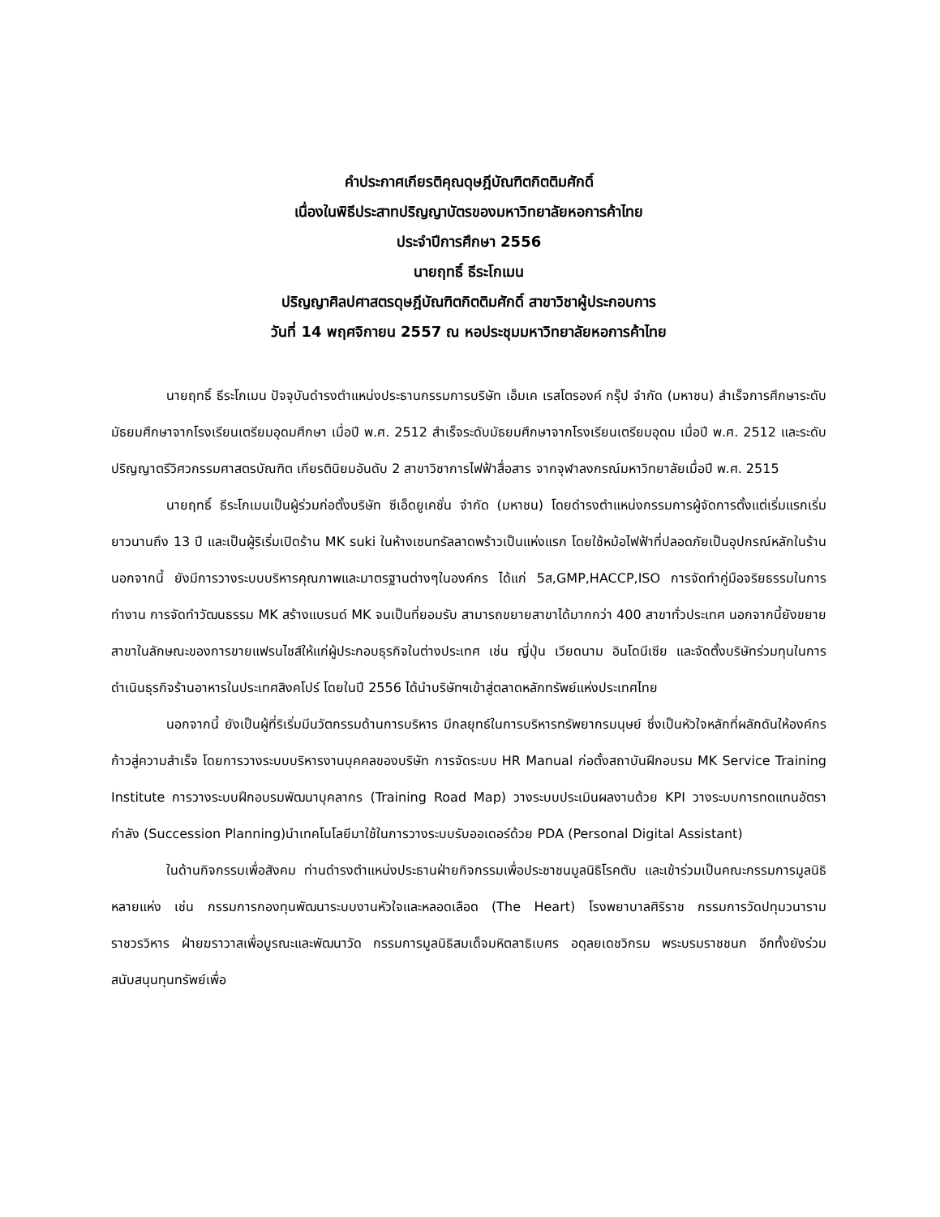คำประกาศเกียรติคุณดุษฎีบัณฑิตกิตติมศักดิ์
เนื่องในพิธีประสาทปริญญาบัตรของมหาวิทยาลัยหอการค้าไทย
ประจำปีการศึกษา 2556
นายฤทธิ์ ธีระโกเมน
ปริญญาศิลปศาสตรดุษฎีบัณฑิตกิตติมศักดิ์ สาขาวิชาผู้ประกอบการ
วันที่ 14 พฤศจิกายน 2557 ณ หอประชุมมหาวิทยาลัยหอการค้าไทย
นายฤทธิ์ ธีระโกเมน ปัจจุบันดำรงตำแหน่งประธานกรรมการบริษัท เอ็มเค เรสโตรองค์ กรุ๊ป จำกัด (มหาชน) สำเร็จการศึกษาระดับมัธยมศึกษาจากโรงเรียนเตรียมอุดมศึกษา เมื่อปี พ.ศ. 2512 สำเร็จระดับมัธยมศึกษาจากโรงเรียนเตรียมอุดม เมื่อปี พ.ศ. 2512 และระดับปริญญาตรีวิศวกรรมศาสตรบัณฑิต เกียรตินิยมอันดับ 2 สาขาวิชาการไฟฟ้าสื่อสาร จากจุฬาลงกรณ์มหาวิทยาลัยเมื่อปี พ.ศ. 2515
นายฤทธิ์ ธีระโกเมนเป็นผู้ร่วมก่อตั้งบริษัท ซีเอ็ดยูเคชั่น จำกัด (มหาชน) โดยดำรงตำแหน่งกรรมการผู้จัดการตั้งแต่เริ่มแรกเริ่มยาวนานถึง 13 ปี และเป็นผู้ริเริ่มเปิดร้าน MK suki ในห้างเซนทรัลลาดพร้าวเป็นแห่งแรก โดยใช้หม้อไฟฟ้าที่ปลอดภัยเป็นอุปกรณ์หลักในร้าน นอกจากนี้ ยังมีการวางระบบบริหารคุณภาพและมาตรฐานต่างๆในองค์กร ได้แก่ 5ส,GMP,HACCP,ISO การจัดทำคู่มือจริยธรรมในการทำงาน การจัดทำวัฒนธรรม MK สร้างแบรนด์ MK จนเป็นที่ยอมรับ สามารถขยายสาขาได้มากกว่า 400 สาขาทั่วประเทศ นอกจากนี้ยังขยายสาขาในลักษณะของการขายแฟรนไชส์ให้แก่ผู้ประกอบธุรกิจในต่างประเทศ เช่น ญี่ปุ่น เวียดนาม อินโดนีเซีย และจัดตั้งบริษัทร่วมทุนในการดำเนินธุรกิจร้านอาหารในประเทศสิงคโปร์ โดยในปี 2556 ได้นำบริษัทฯเข้าสู่ตลาดหลักทรัพย์แห่งประเทศไทย
นอกจากนี้ ยังเป็นผู้ที่ริเริ่มมีนวัตกรรมด้านการบริหาร มีกลยุทธ์ในการบริหารทรัพยากรมนุษย์ ซึ่งเป็นหัวใจหลักที่ผลักดันให้องค์กรก้าวสู่ความสำเร็จ โดยการวางระบบบริหารงานบุคคลของบริษัท การจัดระบบ HR Manual ก่อตั้งสถาบันฝึกอบรม MK Service Training Institute การวางระบบฝึกอบรมพัฒนาบุคลากร (Training Road Map) วางระบบประเมินผลงานด้วย KPI วางระบบการทดแทนอัตรากำลัง (Succession Planning)นำเทคโนโลยีมาใช้ในการวางระบบรับออเดอร์ด้วย PDA (Personal Digital Assistant)
ในด้านกิจกรรมเพื่อสังคม ท่านดำรงตำแหน่งประธานฝ่ายกิจกรรมเพื่อประชาชนมูลนิธิโรคตับ และเข้าร่วมเป็นคณะกรรมการมูลนิธิหลายแห่ง เช่น กรรมการกองทุนพัฒนาระบบงานหัวใจและหลอดเลือด (The Heart) โรงพยาบาลศิริราช กรรมการวัดปทุมวนารามราชวรวิหาร ฝ่ายฆราวาสเพื่อบูรณะและพัฒนาวัด กรรมการมูลนิธิสมเด็จมหิตลาธิเบศร อดุลยเดชวิกรม พระบรมราชชนก อีกทั้งยังร่วมสนับสนุนทุนทรัพย์เพื่อ